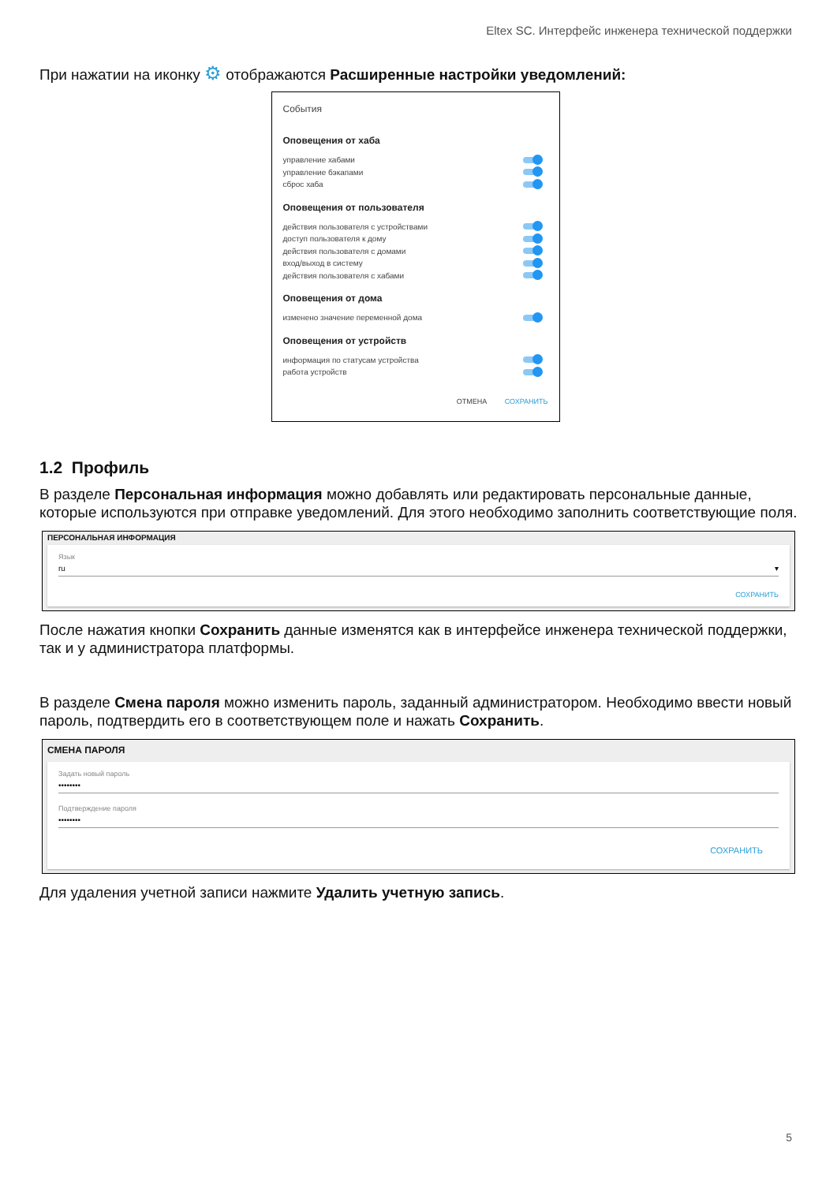Eltex SC. Интерфейс инженера технической поддержки
При нажатии на иконку ⚙ отображаются Расширенные настройки уведомлений:
События
Оповещения от хаба
управление хабами
управление бэкапами
сброс хаба
Оповещения от пользователя
действия пользователя с устройствами
доступ пользователя к дому
действия пользователя с домами
вход/выход в систему
действия пользователя с хабами
Оповещения от дома
изменено значение переменной дома
Оповещения от устройств
информация по статусам устройства
работа устройств
ОТМЕНА СОХРАНИТЬ
1.2 Профиль
В разделе Персональная информация можно добавлять или редактировать персональные данные, которые используются при отправке уведомлений. Для этого необходимо заполнить соответствующие поля.
ПЕРСОНАЛЬНАЯ ИНФОРМАЦИЯ
Язык
ru ▾
СОХРАНИТЬ
После нажатия кнопки Сохранить данные изменятся как в интерфейсе инженера технической поддержки, так и у администратора платформы.
В разделе Смена пароля можно изменить пароль, заданный администратором. Необходимо ввести новый пароль, подтвердить его в соответствующем поле и нажать Сохранить.
СМЕНА ПАРОЛЯ
Задать новый пароль
••••••••
Подтверждение пароля
••••••••
СОХРАНИТЬ
Для удаления учетной записи нажмите Удалить учетную запись.
5